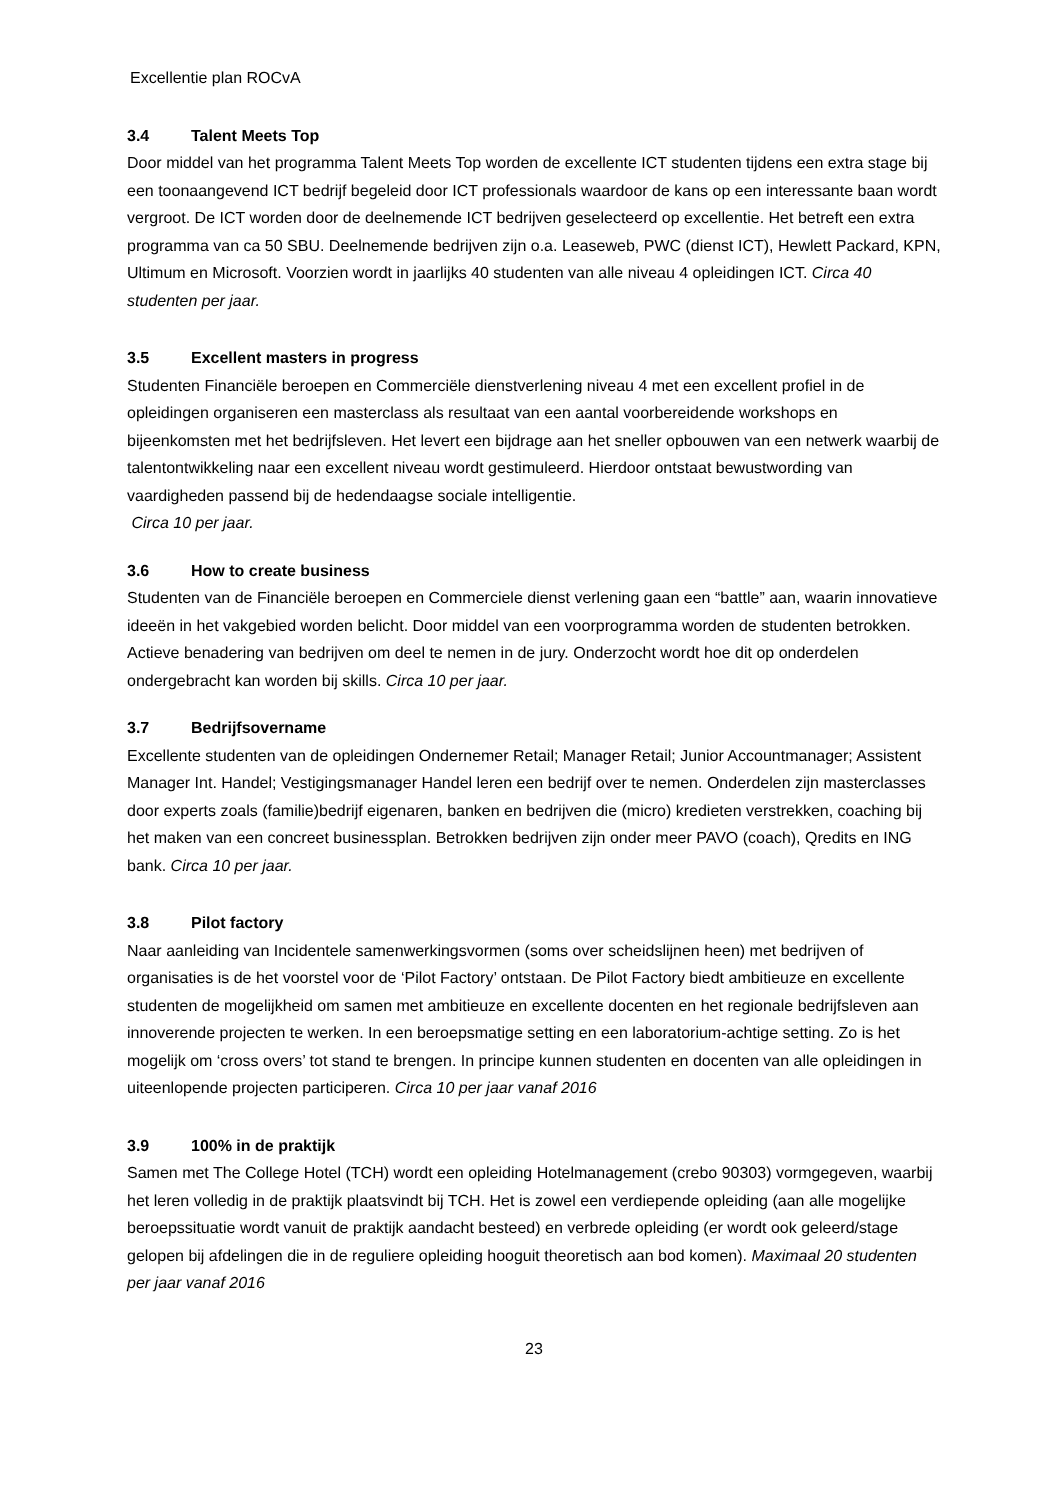Excellentie plan ROCvA
3.4 Talent Meets Top
Door middel van het programma Talent Meets Top worden de excellente ICT studenten tijdens een extra stage bij een toonaangevend ICT bedrijf begeleid door ICT professionals waardoor de kans op een interessante baan wordt vergroot. De ICT worden door de deelnemende ICT bedrijven geselecteerd op excellentie. Het betreft een extra programma van ca 50 SBU. Deelnemende bedrijven zijn o.a. Leaseweb, PWC (dienst ICT), Hewlett Packard, KPN, Ultimum en Microsoft. Voorzien wordt in jaarlijks 40 studenten van alle niveau 4 opleidingen ICT. Circa 40 studenten per jaar.
3.5 Excellent masters in progress
Studenten Financiële beroepen en Commerciële dienstverlening niveau 4 met een excellent profiel in de opleidingen organiseren een masterclass als resultaat van een aantal voorbereidende workshops en bijeenkomsten met het bedrijfsleven. Het levert een bijdrage aan het sneller opbouwen van een netwerk waarbij de talentontwikkeling naar een excellent niveau wordt gestimuleerd. Hierdoor ontstaat bewustwording van vaardigheden passend bij de hedendaagse sociale intelligentie.
Circa 10 per jaar.
3.6 How to create business
Studenten van de Financiële beroepen en Commerciele dienst verlening gaan een “battle” aan, waarin innovatieve ideeën in het vakgebied worden belicht. Door middel van een voorprogramma worden de studenten betrokken. Actieve benadering van bedrijven om deel te nemen in de jury. Onderzocht wordt hoe dit op onderdelen ondergebracht kan worden bij skills. Circa 10 per jaar.
3.7 Bedrijfsovername
Excellente studenten van de opleidingen Ondernemer Retail; Manager Retail; Junior Accountmanager; Assistent Manager Int. Handel; Vestigingsmanager Handel leren een bedrijf over te nemen. Onderdelen zijn masterclasses door experts zoals (familie)bedrijf eigenaren, banken en bedrijven die (micro) kredieten verstrekken, coaching bij het maken van een concreet businessplan. Betrokken bedrijven zijn onder meer PAVO (coach), Qredits en ING bank. Circa 10 per jaar.
3.8 Pilot factory
Naar aanleiding van Incidentele samenwerkingsvormen (soms over scheidslijnen heen) met bedrijven of organisaties is de het voorstel voor de ‘Pilot Factory’ ontstaan. De Pilot Factory biedt ambitieuze en excellente studenten de mogelijkheid om samen met ambitieuze en excellente docenten en het regionale bedrijfsleven aan innoverende projecten te werken. In een beroepsmatige setting en een laboratorium-achtige setting. Zo is het mogelijk om ‘cross overs’ tot stand te brengen. In principe kunnen studenten en docenten van alle opleidingen in uiteenlopende projecten participeren. Circa 10 per jaar vanaf 2016
3.9 100% in de praktijk
Samen met The College Hotel (TCH) wordt een opleiding Hotelmanagement (crebo 90303) vormgegeven, waarbij het leren volledig in de praktijk plaatsvindt bij TCH. Het is zowel een verdiepende opleiding (aan alle mogelijke beroepssituatie wordt vanuit de praktijk aandacht besteed) en verbrede opleiding (er wordt ook geleerd/stage gelopen bij afdelingen die in de reguliere opleiding hooguit theoretisch aan bod komen). Maximaal 20 studenten per jaar vanaf 2016
23